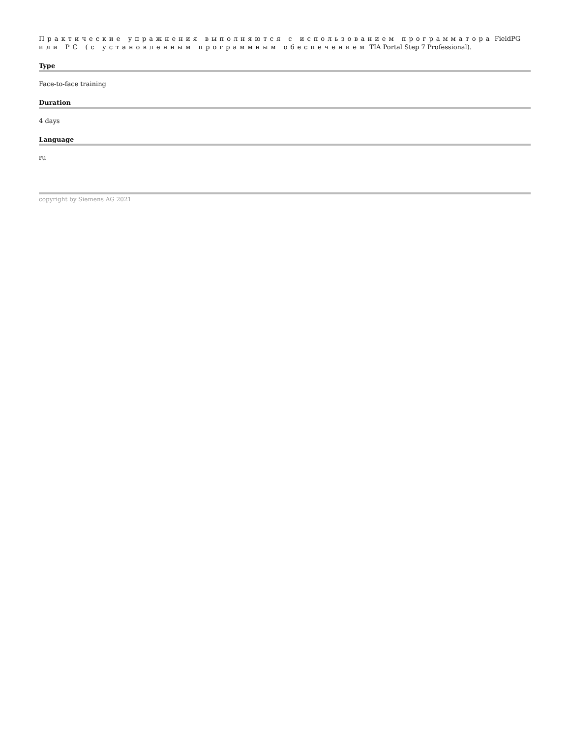Практические упражнения выполняются с использованием программатора FieldPG или PC (с установленным программным обеспечением TIA Portal Step 7 Professional).
Type
Face-to-face training
Duration
4 days
Language
ru
copyright by Siemens AG 2021